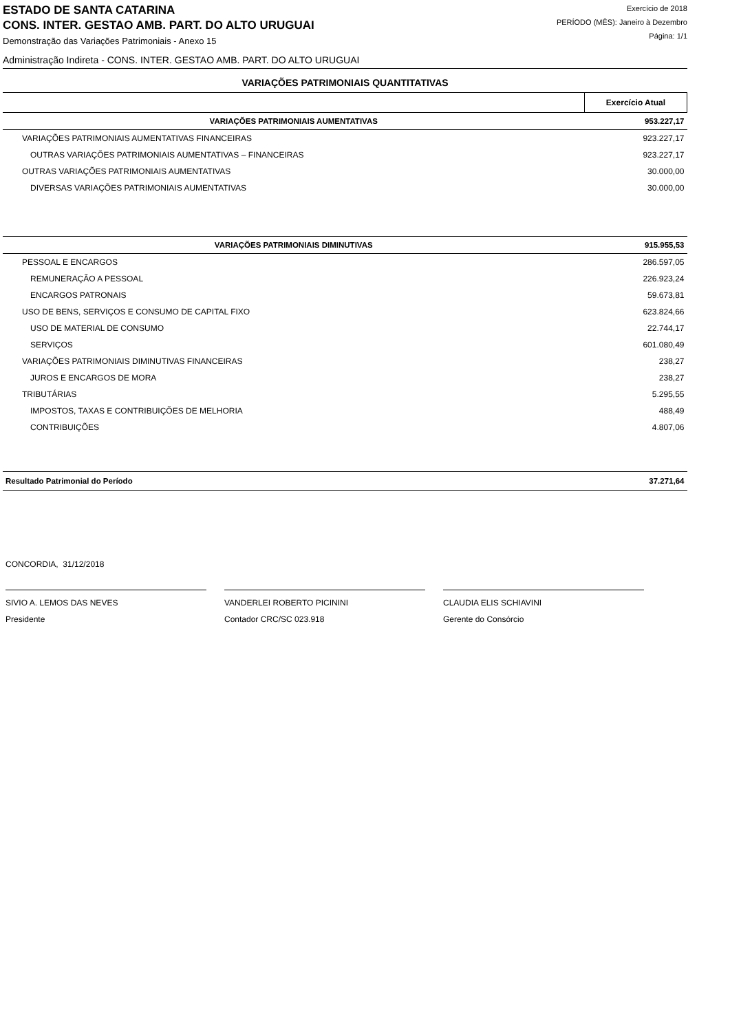ESTADO DE SANTA CATARINA
CONS. INTER. GESTAO AMB. PART. DO ALTO URUGUAI
Demonstração das Variações Patrimoniais - Anexo 15
Exercício de 2018
PERÍODO (MÊS): Janeiro à Dezembro
Página: 1/1
Administração Indireta - CONS. INTER. GESTAO AMB. PART. DO ALTO URUGUAI
VARIAÇÕES PATRIMONIAIS QUANTITATIVAS
| | Exercício Atual |
| --- | --- |
| VARIAÇÕES PATRIMONIAIS AUMENTATIVAS | 953.227,17 |
| VARIAÇÕES PATRIMONIAIS AUMENTATIVAS FINANCEIRAS | 923.227,17 |
| OUTRAS VARIAÇÕES PATRIMONIAIS AUMENTATIVAS – FINANCEIRAS | 923.227,17 |
| OUTRAS VARIAÇÕES PATRIMONIAIS AUMENTATIVAS | 30.000,00 |
| DIVERSAS VARIAÇÕES PATRIMONIAIS AUMENTATIVAS | 30.000,00 |
| VARIAÇÕES PATRIMONIAIS DIMINUTIVAS | 915.955,53 |
| PESSOAL E ENCARGOS | 286.597,05 |
| REMUNERAÇÃO A PESSOAL | 226.923,24 |
| ENCARGOS PATRONAIS | 59.673,81 |
| USO DE BENS, SERVIÇOS E CONSUMO DE CAPITAL FIXO | 623.824,66 |
| USO DE MATERIAL DE CONSUMO | 22.744,17 |
| SERVIÇOS | 601.080,49 |
| VARIAÇÕES PATRIMONIAIS DIMINUTIVAS FINANCEIRAS | 238,27 |
| JUROS E ENCARGOS DE MORA | 238,27 |
| TRIBUTÁRIAS | 5.295,55 |
| IMPOSTOS, TAXAS E CONTRIBUIÇÕES DE MELHORIA | 488,49 |
| CONTRIBUIÇÕES | 4.807,06 |
| Resultado Patrimonial do Período | 37.271,64 |
CONCORDIA, 31/12/2018
SIVIO A. LEMOS DAS NEVES
Presidente
VANDERLEI ROBERTO PICININI
Contador CRC/SC 023.918
CLAUDIA ELIS SCHIAVINI
Gerente do Consórcio